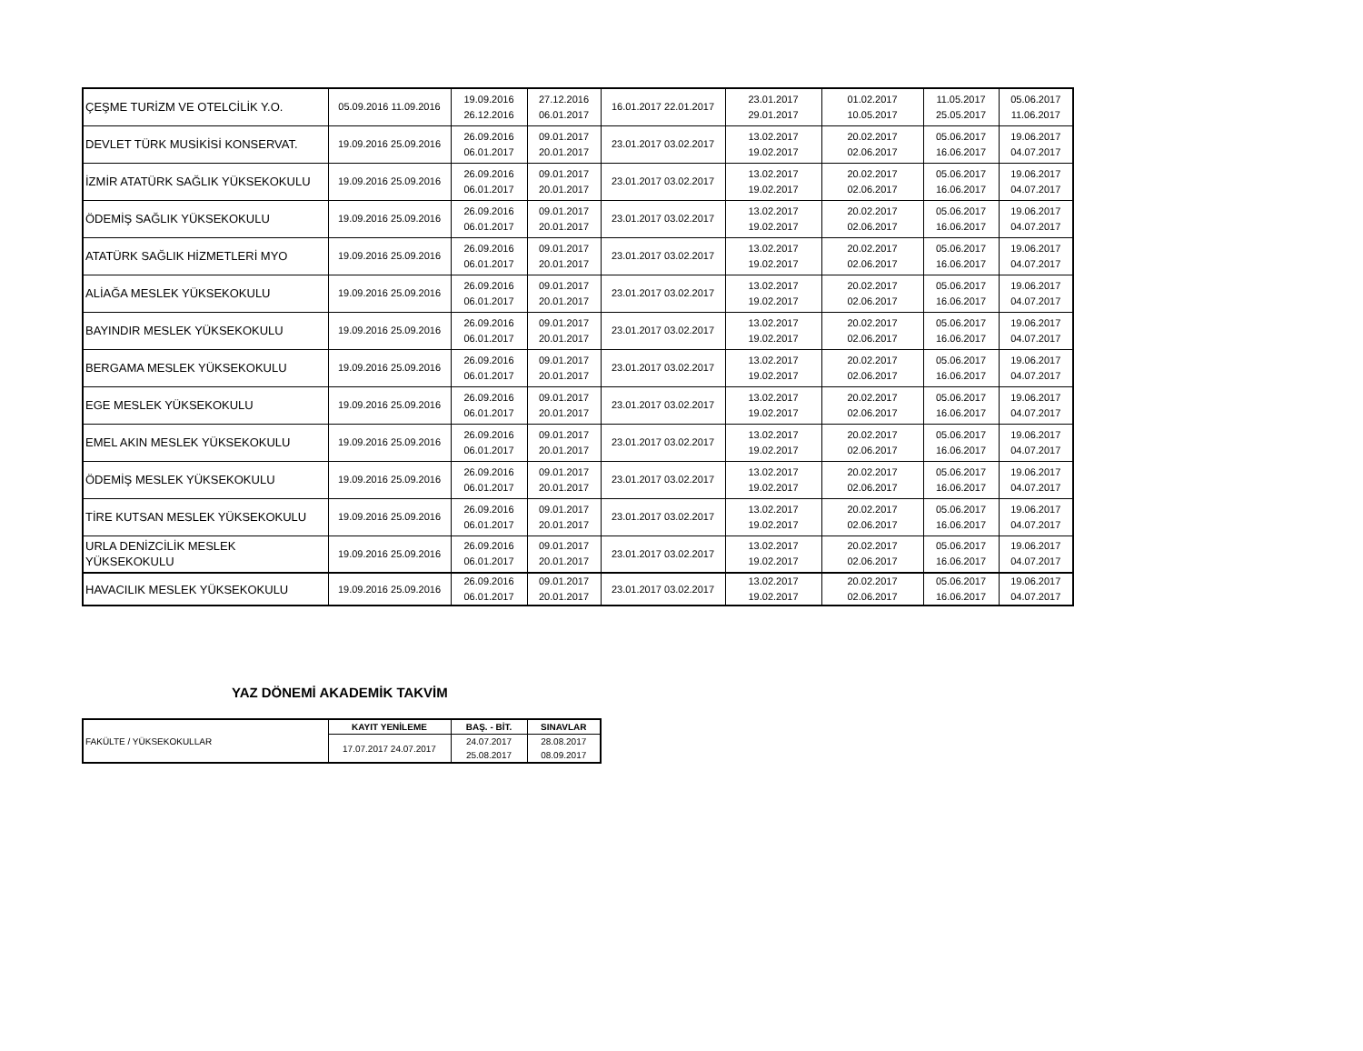| ÇEŞME TURİZM VE OTELCİLİK Y.O. | 05.09.2016 11.09.2016 | 19.09.2016 26.12.2016 | 27.12.2016 06.01.2017 | 16.01.2017 22.01.2017 | 23.01.2017 29.01.2017 | 01.02.2017 10.05.2017 | 11.05.2017 25.05.2017 | 05.06.2017 11.06.2017 |
| DEVLET TÜRK MUSİKİSİ KONSERVAT. | 19.09.2016 25.09.2016 | 26.09.2016 06.01.2017 | 09.01.2017 20.01.2017 | 23.01.2017 03.02.2017 | 13.02.2017 19.02.2017 | 20.02.2017 02.06.2017 | 05.06.2017 16.06.2017 | 19.06.2017 04.07.2017 |
| İZMİR ATATÜRK SAĞLIK YÜKSEKOKULU | 19.09.2016 25.09.2016 | 26.09.2016 06.01.2017 | 09.01.2017 20.01.2017 | 23.01.2017 03.02.2017 | 13.02.2017 19.02.2017 | 20.02.2017 02.06.2017 | 05.06.2017 16.06.2017 | 19.06.2017 04.07.2017 |
| ÖDEMİŞ SAĞLIK YÜKSEKOKULU | 19.09.2016 25.09.2016 | 26.09.2016 06.01.2017 | 09.01.2017 20.01.2017 | 23.01.2017 03.02.2017 | 13.02.2017 19.02.2017 | 20.02.2017 02.06.2017 | 05.06.2017 16.06.2017 | 19.06.2017 04.07.2017 |
| ATATÜRK SAĞLIK HİZMETLERİ MYO | 19.09.2016 25.09.2016 | 26.09.2016 06.01.2017 | 09.01.2017 20.01.2017 | 23.01.2017 03.02.2017 | 13.02.2017 19.02.2017 | 20.02.2017 02.06.2017 | 05.06.2017 16.06.2017 | 19.06.2017 04.07.2017 |
| ALİAĞA MESLEK YÜKSEKOKULU | 19.09.2016 25.09.2016 | 26.09.2016 06.01.2017 | 09.01.2017 20.01.2017 | 23.01.2017 03.02.2017 | 13.02.2017 19.02.2017 | 20.02.2017 02.06.2017 | 05.06.2017 16.06.2017 | 19.06.2017 04.07.2017 |
| BAYINDIR MESLEK YÜKSEKOKULU | 19.09.2016 25.09.2016 | 26.09.2016 06.01.2017 | 09.01.2017 20.01.2017 | 23.01.2017 03.02.2017 | 13.02.2017 19.02.2017 | 20.02.2017 02.06.2017 | 05.06.2017 16.06.2017 | 19.06.2017 04.07.2017 |
| BERGAMA MESLEK YÜKSEKOKULU | 19.09.2016 25.09.2016 | 26.09.2016 06.01.2017 | 09.01.2017 20.01.2017 | 23.01.2017 03.02.2017 | 13.02.2017 19.02.2017 | 20.02.2017 02.06.2017 | 05.06.2017 16.06.2017 | 19.06.2017 04.07.2017 |
| EGE MESLEK YÜKSEKOKULU | 19.09.2016 25.09.2016 | 26.09.2016 06.01.2017 | 09.01.2017 20.01.2017 | 23.01.2017 03.02.2017 | 13.02.2017 19.02.2017 | 20.02.2017 02.06.2017 | 05.06.2017 16.06.2017 | 19.06.2017 04.07.2017 |
| EMEL AKIN MESLEK YÜKSEKOKULU | 19.09.2016 25.09.2016 | 26.09.2016 06.01.2017 | 09.01.2017 20.01.2017 | 23.01.2017 03.02.2017 | 13.02.2017 19.02.2017 | 20.02.2017 02.06.2017 | 05.06.2017 16.06.2017 | 19.06.2017 04.07.2017 |
| ÖDEMİŞ MESLEK YÜKSEKOKULU | 19.09.2016 25.09.2016 | 26.09.2016 06.01.2017 | 09.01.2017 20.01.2017 | 23.01.2017 03.02.2017 | 13.02.2017 19.02.2017 | 20.02.2017 02.06.2017 | 05.06.2017 16.06.2017 | 19.06.2017 04.07.2017 |
| TİRE KUTSAN MESLEK YÜKSEKOKULU | 19.09.2016 25.09.2016 | 26.09.2016 06.01.2017 | 09.01.2017 20.01.2017 | 23.01.2017 03.02.2017 | 13.02.2017 19.02.2017 | 20.02.2017 02.06.2017 | 05.06.2017 16.06.2017 | 19.06.2017 04.07.2017 |
| URLA DENİZCİLİK MESLEK YÜKSEKOKULU | 19.09.2016 25.09.2016 | 26.09.2016 06.01.2017 | 09.01.2017 20.01.2017 | 23.01.2017 03.02.2017 | 13.02.2017 19.02.2017 | 20.02.2017 02.06.2017 | 05.06.2017 16.06.2017 | 19.06.2017 04.07.2017 |
| HAVACILIK MESLEK YÜKSEKOKULU | 19.09.2016 25.09.2016 | 26.09.2016 06.01.2017 | 09.01.2017 20.01.2017 | 23.01.2017 03.02.2017 | 13.02.2017 19.02.2017 | 20.02.2017 02.06.2017 | 05.06.2017 16.06.2017 | 19.06.2017 04.07.2017 |
YAZ DÖNEMİ AKADEMİK TAKVİM
| FAKÜLTE / YÜKSEKOKULLAR | KAYIT YENİLEME | BAŞ. - BİT. | SINAVLAR |
| | 17.07.2017 24.07.2017 | 24.07.2017 25.08.2017 | 28.08.2017 08.09.2017 |